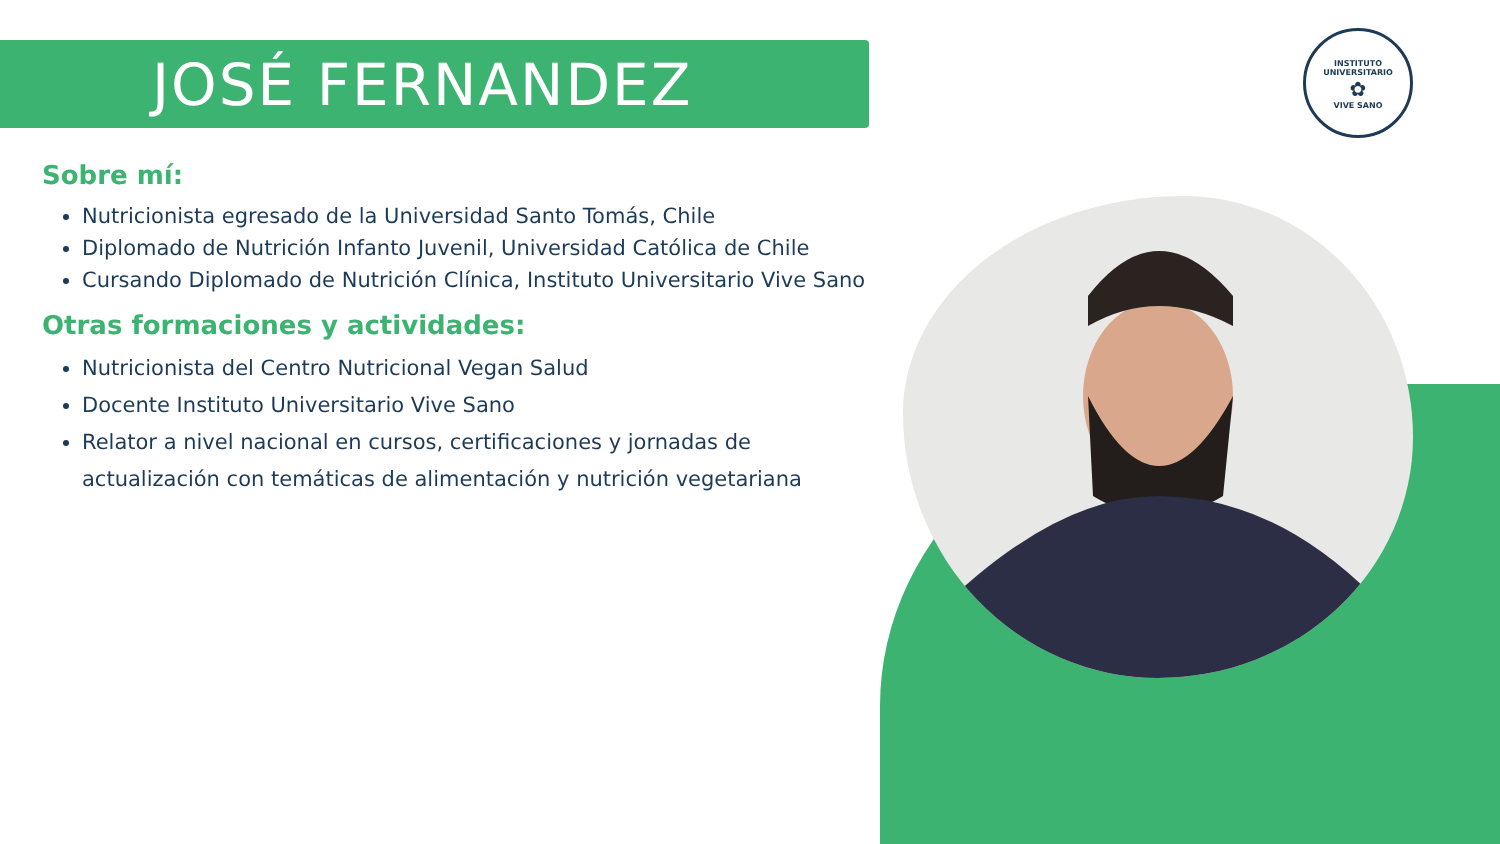JOSÉ FERNANDEZ
INSTITUTO UNIVERSITARIO
✿
VIVE SANO
Sobre mí:
Nutricionista egresado de la Universidad Santo Tomás, Chile
Diplomado de Nutrición Infanto Juvenil, Universidad Católica de Chile
Cursando Diplomado de Nutrición Clínica, Instituto Universitario Vive Sano
Otras formaciones y actividades:
Nutricionista del Centro Nutricional Vegan Salud
Docente Instituto Universitario Vive Sano
Relator a nivel nacional en cursos, certificaciones y jornadas de actualización con temáticas de alimentación y nutrición vegetariana